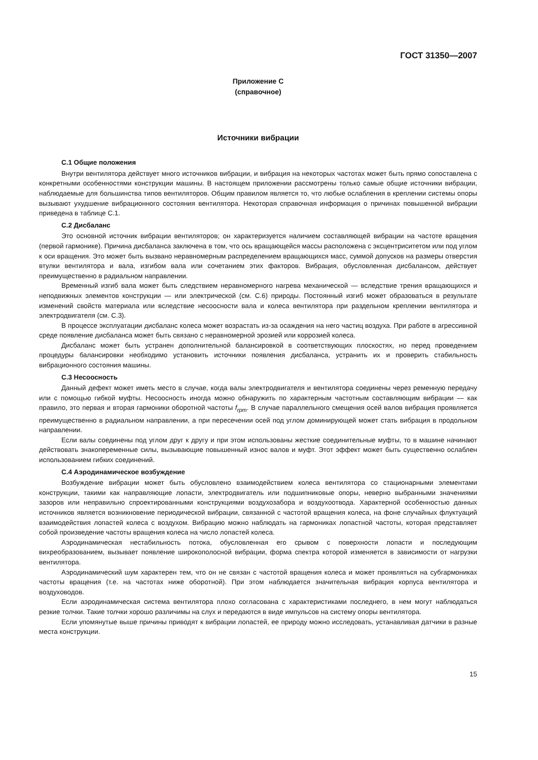ГОСТ 31350—2007
Приложение С
(справочное)
Источники вибрации
С.1 Общие положения
Внутри вентилятора действует много источников вибрации, и вибрация на некоторых частотах может быть прямо сопоставлена с конкретными особенностями конструкции машины. В настоящем приложении рассмотрены только самые общие источники вибрации, наблюдаемые для большинства типов вентиляторов. Общим правилом является то, что любые ослабления в креплении системы опоры вызывают ухудшение вибрационного состояния вентилятора. Некоторая справочная информация о причинах повышенной вибрации приведена в таблице С.1.
С.2 Дисбаланс
Это основной источник вибрации вентиляторов; он характеризуется наличием составляющей вибрации на частоте вращения (первой гармонике). Причина дисбаланса заключена в том, что ось вращающейся массы расположена с эксцентриситетом или под углом к оси вращения. Это может быть вызвано неравномерным распределением вращающихся масс, суммой допусков на размеры отверстия втулки вентилятора и вала, изгибом вала или сочетанием этих факторов. Вибрация, обусловленная дисбалансом, действует преимущественно в радиальном направлении.
Временный изгиб вала может быть следствием неравномерного нагрева механической — вследствие трения вращающихся и неподвижных элементов конструкции — или электрической (см. С.6) природы. Постоянный изгиб может образоваться в результате изменений свойств материала или вследствие несоосности вала и колеса вентилятора при раздельном креплении вентилятора и электродвигателя (см. С.3).
В процессе эксплуатации дисбаланс колеса может возрастать из-за осаждения на него частиц воздуха. При работе в агрессивной среде появление дисбаланса может быть связано с неравномерной эрозией или коррозией колеса.
Дисбаланс может быть устранен дополнительной балансировкой в соответствующих плоскостях, но перед проведением процедуры балансировки необходимо установить источники появления дисбаланса, устранить их и проверить стабильность вибрационного состояния машины.
С.3 Несоосность
Данный дефект может иметь место в случае, когда валы электродвигателя и вентилятора соединены через ременную передачу или с помощью гибкой муфты. Несоосность иногда можно обнаружить по характерным частотным составляющим вибрации — как правило, это первая и вторая гармоники оборотной частоты f<sub>rpm</sub>. В случае параллельного смещения осей валов вибрация проявляется преимущественно в радиальном направлении, а при пересечении осей под углом доминирующей может стать вибрация в продольном направлении.
Если валы соединены под углом друг к другу и при этом использованы жесткие соединительные муфты, то в машине начинают действовать знакопеременные силы, вызывающие повышенный износ валов и муфт. Этот эффект может быть существенно ослаблен использованием гибких соединений.
С.4 Аэродинамическое возбуждение
Возбуждение вибрации может быть обусловлено взаимодействием колеса вентилятора со стационарными элементами конструкции, такими как направляющие лопасти, электродвигатель или подшипниковые опоры, неверно выбранными значениями зазоров или неправильно спроектированными конструкциями воздухозабора и воздухоотвода. Характерной особенностью данных источников является возникновение периодической вибрации, связанной с частотой вращения колеса, на фоне случайных флуктуаций взаимодействия лопастей колеса с воздухом. Вибрацию можно наблюдать на гармониках лопастной частоты, которая представляет собой произведение частоты вращения колеса на число лопастей колеса.
Аэродинамическая нестабильность потока, обусловленная его срывом с поверхности лопасти и последующим вихреобразованием, вызывает появление широкополосной вибрации, форма спектра которой изменяется в зависимости от нагрузки вентилятора.
Аэродинамический шум характерен тем, что он не связан с частотой вращения колеса и может проявляться на субгармониках частоты вращения (т.е. на частотах ниже оборотной). При этом наблюдается значительная вибрация корпуса вентилятора и воздуховодов.
Если аэродинамическая система вентилятора плохо согласована с характеристиками последнего, в нем могут наблюдаться резкие толчки. Такие толчки хорошо различимы на слух и передаются в виде импульсов на систему опоры вентилятора.
Если упомянутые выше причины приводят к вибрации лопастей, ее природу можно исследовать, устанавливая датчики в разные места конструкции.
15